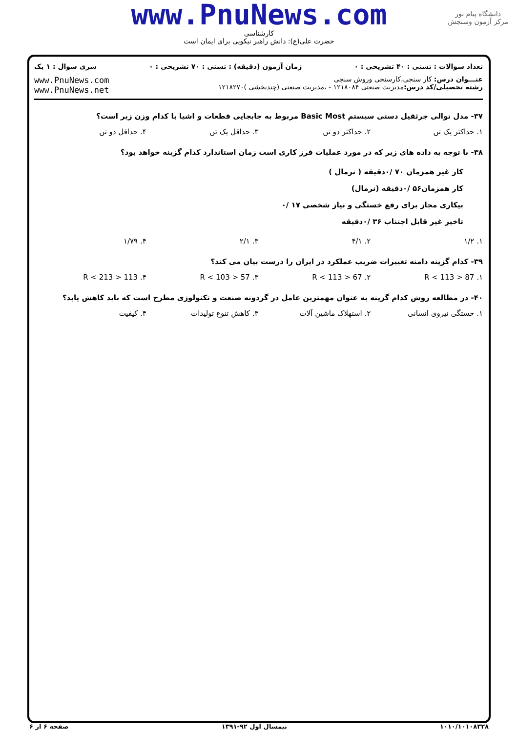www.PnuNews.com
کارشناسی
حضرت علی(ع): دانش راهبر نیکویی برای ایمان است
دانشگاه پیام نور
مرکز آزمون وسنجش
تعداد سوالات : تستی : ۴۰ تشریحی : ۰ زمان آزمون (دقیقه) : تستی : ۷۰ تشریحی : ۰ سری سوال : ۱ یک
عنـــوان درس: کار سنجی،کارسنجی وروش سنجی
رشته تحصیلی/کد درس: مدیریت صنعتی ۱۲۱۸۰۸۴ - ،مدیریت صنعتی (چندبخشی )۱۲۱۸۲۷۰
www.PnuNews.com
www.PnuNews.net
۳۷- مدل توالی جرثقیل دستی سیستم Basic Most مربوط به جابجایی قطعات و اشیا با کدام وزن زیر است؟
۱. حداکثر یک تن ۲. حداکثر دو تن ۳. حداقل یک تن ۴. حداقل دو تن
۳۸- با توجه به داده های زیر که در مورد عملیات فرز کاری است زمان استاندارد کدام گزینه خواهد بود؟
کار غیر همزمان ۷۰ /۰دقیقه ( نرمال )
کار همزمان۵۶ /۰دقیقه (نرمال)
بیکاری مجاز برای رفع خستگی و نیاز شخصی ۱۷ /۰
تاخیر غیر قابل اجتناب ۳۶ /۰دقیقه
۱. ۱/۲ ۲. ۴/۱ ۳. ۲/۱ ۴. ۱/۷۹
۳۹- کدام گزینه دامنه تغییرات ضریب عملکرد در ایران را درست بیان می کند؟
۱. 87 < R < 113 ۲. 67 < R < 113 ۳. 57 < R < 103 ۴. 113 < R < 213
۴۰- در مطالعه روش کدام گزینه به عنوان مهمترین عامل در گردونه صنعت و تکنولوژی مطرح است که باید کاهش یابد؟
۱. خستگی نیروی انسانی ۲. استهلاک ماشین آلات ۳. کاهش تنوع تولیدات ۴. کیفیت
۱۰۱۰/۱۰۱۰۸۳۲۸ نیمسال اول ۹۲-۱۳۹۱ صفحه ۶ از ۶